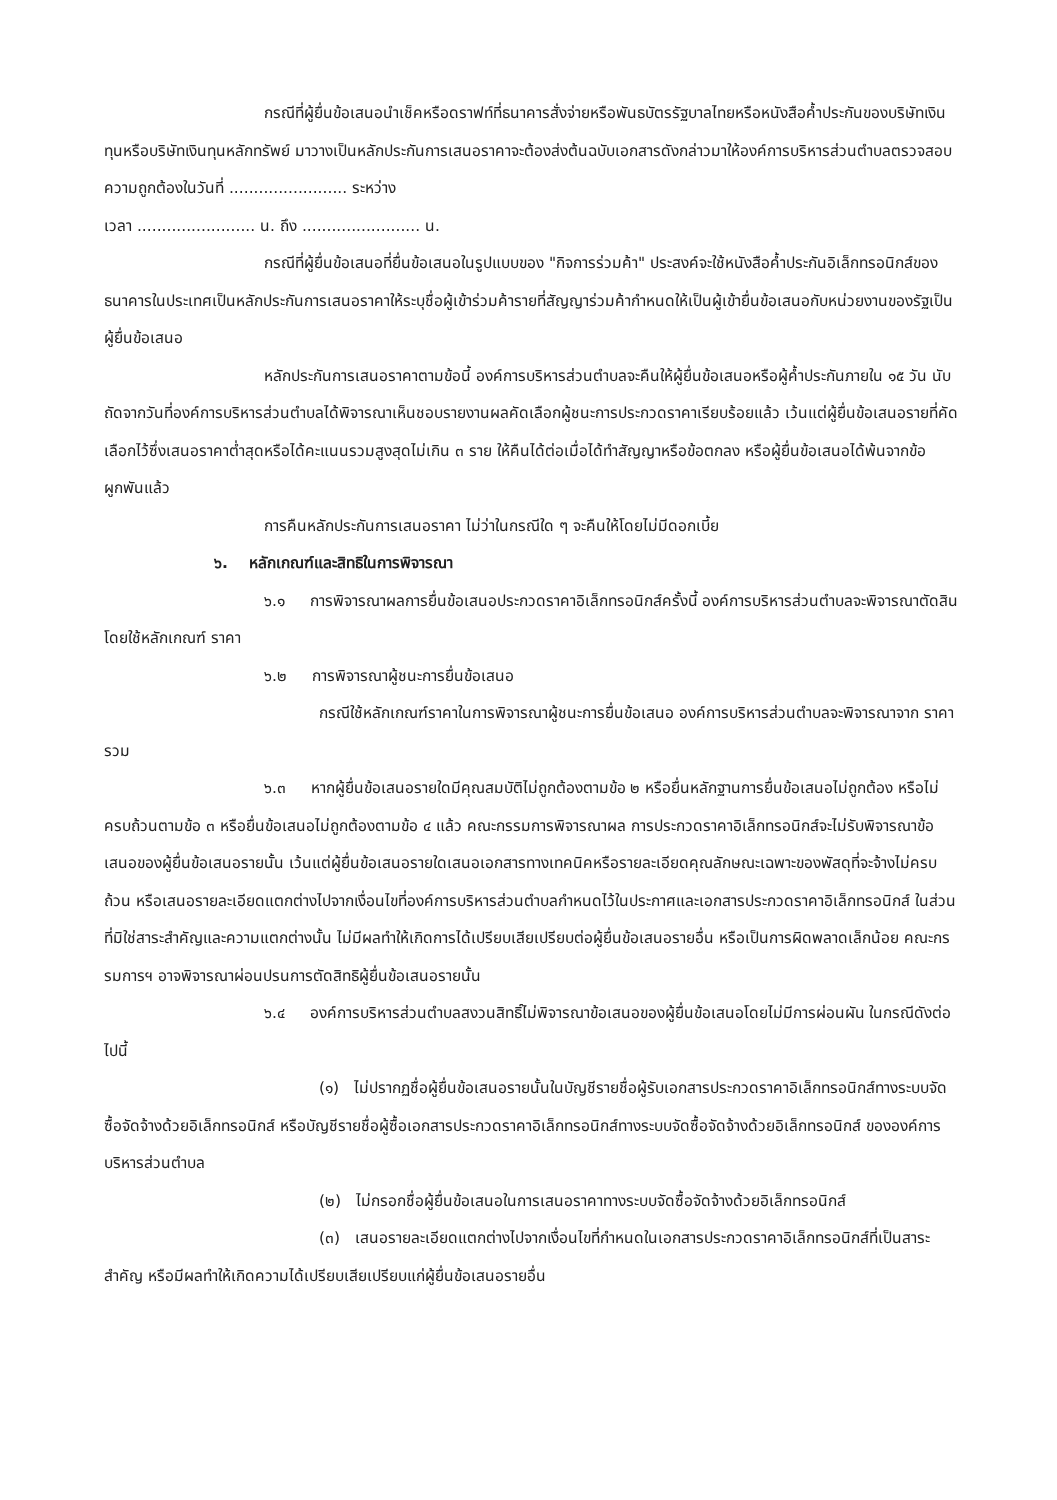กรณีที่ผู้ยื่นข้อเสนอนำเช็คหรือดราฟท์ที่ธนาคารสั่งจ่ายหรือพันธบัตรรัฐบาลไทยหรือหนังสือค้ำประกันของบริษัทเงินทุนหรือบริษัทเงินทุนหลักทรัพย์ มาวางเป็นหลักประกันการเสนอราคาจะต้องส่งต้นฉบับเอกสารดังกล่าวมาให้องค์การบริหารส่วนตำบลตรวจสอบความถูกต้องในวันที่ ........................ ระหว่าง
เวลา ........................ น. ถึง ........................ น.
กรณีที่ผู้ยื่นข้อเสนอที่ยื่นข้อเสนอในรูปแบบของ "กิจการร่วมค้า" ประสงค์จะใช้หนังสือค้ำประกันอิเล็กทรอนิกส์ของธนาคารในประเทศเป็นหลักประกันการเสนอราคาให้ระบุชื่อผู้เข้าร่วมค้ารายที่สัญญาร่วมค้ากำหนดให้เป็นผู้เข้ายื่นข้อเสนอกับหน่วยงานของรัฐเป็นผู้ยื่นข้อเสนอ
หลักประกันการเสนอราคาตามข้อนี้ องค์การบริหารส่วนตำบลจะคืนให้ผู้ยื่นข้อเสนอหรือผู้ค้ำประกันภายใน ๑๕ วัน นับถัดจากวันที่องค์การบริหารส่วนตำบลได้พิจารณาเห็นชอบรายงานผลคัดเลือกผู้ชนะการประกวดราคาเรียบร้อยแล้ว เว้นแต่ผู้ยื่นข้อเสนอรายที่คัดเลือกไว้ซึ่งเสนอราคาต่ำสุดหรือได้คะแนนรวมสูงสุดไม่เกิน ๓ ราย ให้คืนได้ต่อเมื่อได้ทำสัญญาหรือข้อตกลง หรือผู้ยื่นข้อเสนอได้พ้นจากข้อผูกพันแล้ว
การคืนหลักประกันการเสนอราคา ไม่ว่าในกรณีใด ๆ จะคืนให้โดยไม่มีดอกเบี้ย
๖. หลักเกณฑ์และสิทธิในการพิจารณา
๖.๑ การพิจารณาผลการยื่นข้อเสนอประกวดราคาอิเล็กทรอนิกส์ครั้งนี้ องค์การบริหารส่วนตำบลจะพิจารณาตัดสินโดยใช้หลักเกณฑ์ ราคา
๖.๒ การพิจารณาผู้ชนะการยื่นข้อเสนอ
กรณีใช้หลักเกณฑ์ราคาในการพิจารณาผู้ชนะการยื่นข้อเสนอ องค์การบริหารส่วนตำบลจะพิจารณาจาก ราคารวม
๖.๓ หากผู้ยื่นข้อเสนอรายใดมีคุณสมบัติไม่ถูกต้องตามข้อ ๒ หรือยื่นหลักฐานการยื่นข้อเสนอไม่ถูกต้อง หรือไม่ครบถ้วนตามข้อ ๓ หรือยื่นข้อเสนอไม่ถูกต้องตามข้อ ๔ แล้ว คณะกรรมการพิจารณาผล การประกวดราคาอิเล็กทรอนิกส์จะไม่รับพิจารณาข้อเสนอของผู้ยื่นข้อเสนอรายนั้น เว้นแต่ผู้ยื่นข้อเสนอรายใดเสนอเอกสารทางเทคนิคหรือรายละเอียดคุณลักษณะเฉพาะของพัสดุที่จะจ้างไม่ครบถ้วน หรือเสนอรายละเอียดแตกต่างไปจากเงื่อนไขที่องค์การบริหารส่วนตำบลกำหนดไว้ในประกาศและเอกสารประกวดราคาอิเล็กทรอนิกส์ ในส่วนที่มิใช่สาระสำคัญและความแตกต่างนั้น ไม่มีผลทำให้เกิดการได้เปรียบเสียเปรียบต่อผู้ยื่นข้อเสนอรายอื่น หรือเป็นการผิดพลาดเล็กน้อย คณะกรรมการฯ อาจพิจารณาผ่อนปรนการตัดสิทธิผู้ยื่นข้อเสนอรายนั้น
๖.๔ องค์การบริหารส่วนตำบลสงวนสิทธิ์ไม่พิจารณาข้อเสนอของผู้ยื่นข้อเสนอโดยไม่มีการผ่อนผัน ในกรณีดังต่อไปนี้
(๑) ไม่ปรากฏชื่อผู้ยื่นข้อเสนอรายนั้นในบัญชีรายชื่อผู้รับเอกสารประกวดราคาอิเล็กทรอนิกส์ทางระบบจัดซื้อจัดจ้างด้วยอิเล็กทรอนิกส์ หรือบัญชีรายชื่อผู้ซื้อเอกสารประกวดราคาอิเล็กทรอนิกส์ทางระบบจัดซื้อจัดจ้างด้วยอิเล็กทรอนิกส์ ขององค์การบริหารส่วนตำบล
(๒) ไม่กรอกชื่อผู้ยื่นข้อเสนอในการเสนอราคาทางระบบจัดซื้อจัดจ้างด้วยอิเล็กทรอนิกส์
(๓) เสนอรายละเอียดแตกต่างไปจากเงื่อนไขที่กำหนดในเอกสารประกวดราคาอิเล็กทรอนิกส์ที่เป็นสาระสำคัญ หรือมีผลทำให้เกิดความได้เปรียบเสียเปรียบแก่ผู้ยื่นข้อเสนอรายอื่น